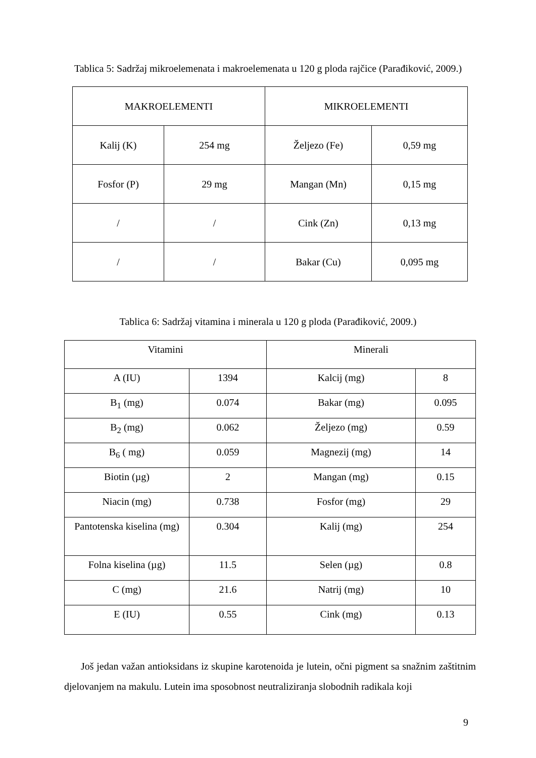Tablica 5: Sadržaj mikroelemenata i makroelemenata u 120 g ploda rajčice (Parađiković, 2009.)
| MAKROELEMENTI | | MIKROELEMENTI | |
| Kalij (K) | 254 mg | Željezo (Fe) | 0,59 mg |
| Fosfor (P) | 29 mg | Mangan (Mn) | 0,15 mg |
| / | / | Cink (Zn) | 0,13 mg |
| / | / | Bakar (Cu) | 0,095 mg |
Tablica 6: Sadržaj vitamina i minerala u 120 g ploda (Parađiković, 2009.)
| Vitamini | | Minerali | |
| A (IU) | 1394 | Kalcij (mg) | 8 |
| B<sub>1</sub> (mg) | 0.074 | Bakar (mg) | 0.095 |
| B<sub>2</sub> (mg) | 0.062 | Željezo (mg) | 0.59 |
| B<sub>6</sub> ( mg) | 0.059 | Magnezij (mg) | 14 |
| Biotin (µg) | 2 | Mangan (mg) | 0.15 |
| Niacin (mg) | 0.738 | Fosfor (mg) | 29 |
| Pantotenska kiselina (mg) | 0.304 | Kalij (mg) | 254 |
| Folna kiselina (µg) | 11.5 | Selen (µg) | 0.8 |
| C (mg) | 21.6 | Natrij (mg) | 10 |
| E (IU) | 0.55 | Cink (mg) | 0.13 |
Još jedan važan antioksidans iz skupine karotenoida je lutein, očni pigment sa snažnim zaštitnim djelovanjem na makulu. Lutein ima sposobnost neutraliziranja slobodnih radikala koji
9